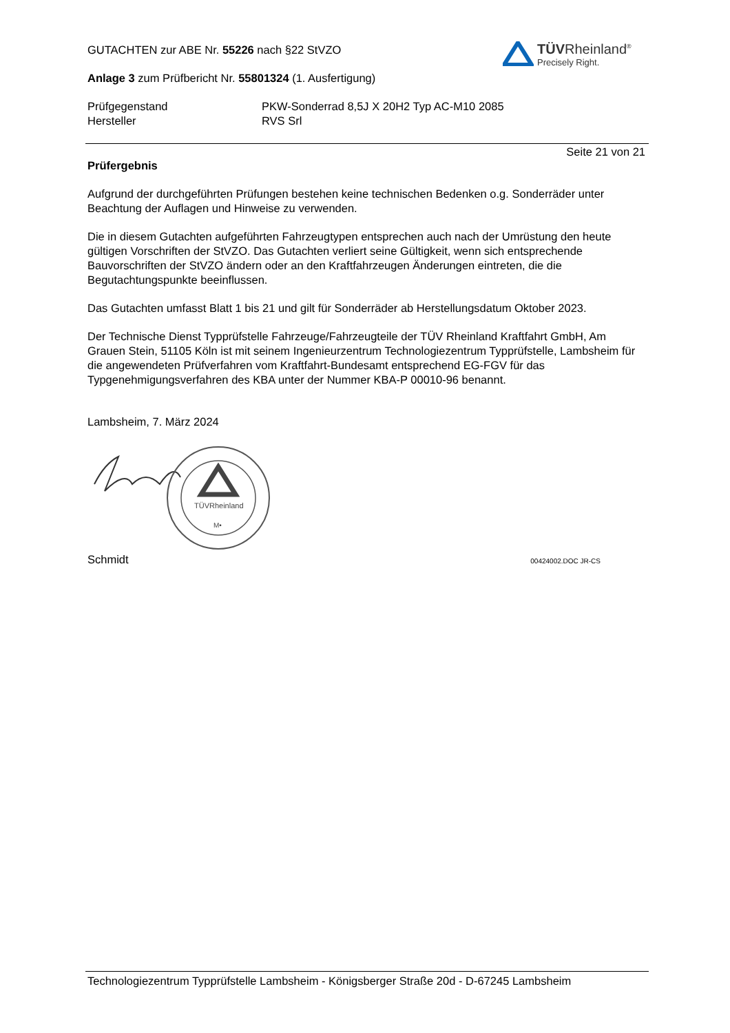TÜVRheinland<sup>®</sup>
Precisely Right.
GUTACHTEN zur ABE Nr. 55226 nach §22 StVZO
Anlage 3 zum Prüfbericht Nr. 55801324 (1. Ausfertigung)
Prüfgegenstand
Hersteller
PKW-Sonderrad 8,5J X 20H2 Typ AC-M10 2085
RVS Srl
Seite 21 von 21
Prüfergebnis
Aufgrund der durchgeführten Prüfungen bestehen keine technischen Bedenken o.g. Sonderräder unter Beachtung der Auflagen und Hinweise zu verwenden.
Die in diesem Gutachten aufgeführten Fahrzeugtypen entsprechen auch nach der Umrüstung den heute gültigen Vorschriften der StVZO. Das Gutachten verliert seine Gültigkeit, wenn sich entsprechende Bauvorschriften der StVZO ändern oder an den Kraftfahrzeugen Änderungen eintreten, die die Begutachtungspunkte beeinflussen.
Das Gutachten umfasst Blatt 1 bis 21 und gilt für Sonderräder ab Herstellungsdatum Oktober 2023.
Der Technische Dienst Typprüfstelle Fahrzeuge/Fahrzeugteile der TÜV Rheinland Kraftfahrt GmbH, Am Grauen Stein, 51105 Köln ist mit seinem Ingenieurzentrum Technologiezentrum Typprüfstelle, Lambsheim für die angewendeten Prüfverfahren vom Kraftfahrt-Bundesamt entsprechend EG-FGV für das Typgenehmigungsverfahren des KBA unter der Nummer KBA-P 00010-96 benannt.
Lambsheim, 7. März 2024
TÜVRheinland
M•
Schmidt 00424002.DOC JR-CS
Technologiezentrum Typprüfstelle Lambsheim - Königsberger Straße 20d - D-67245 Lambsheim